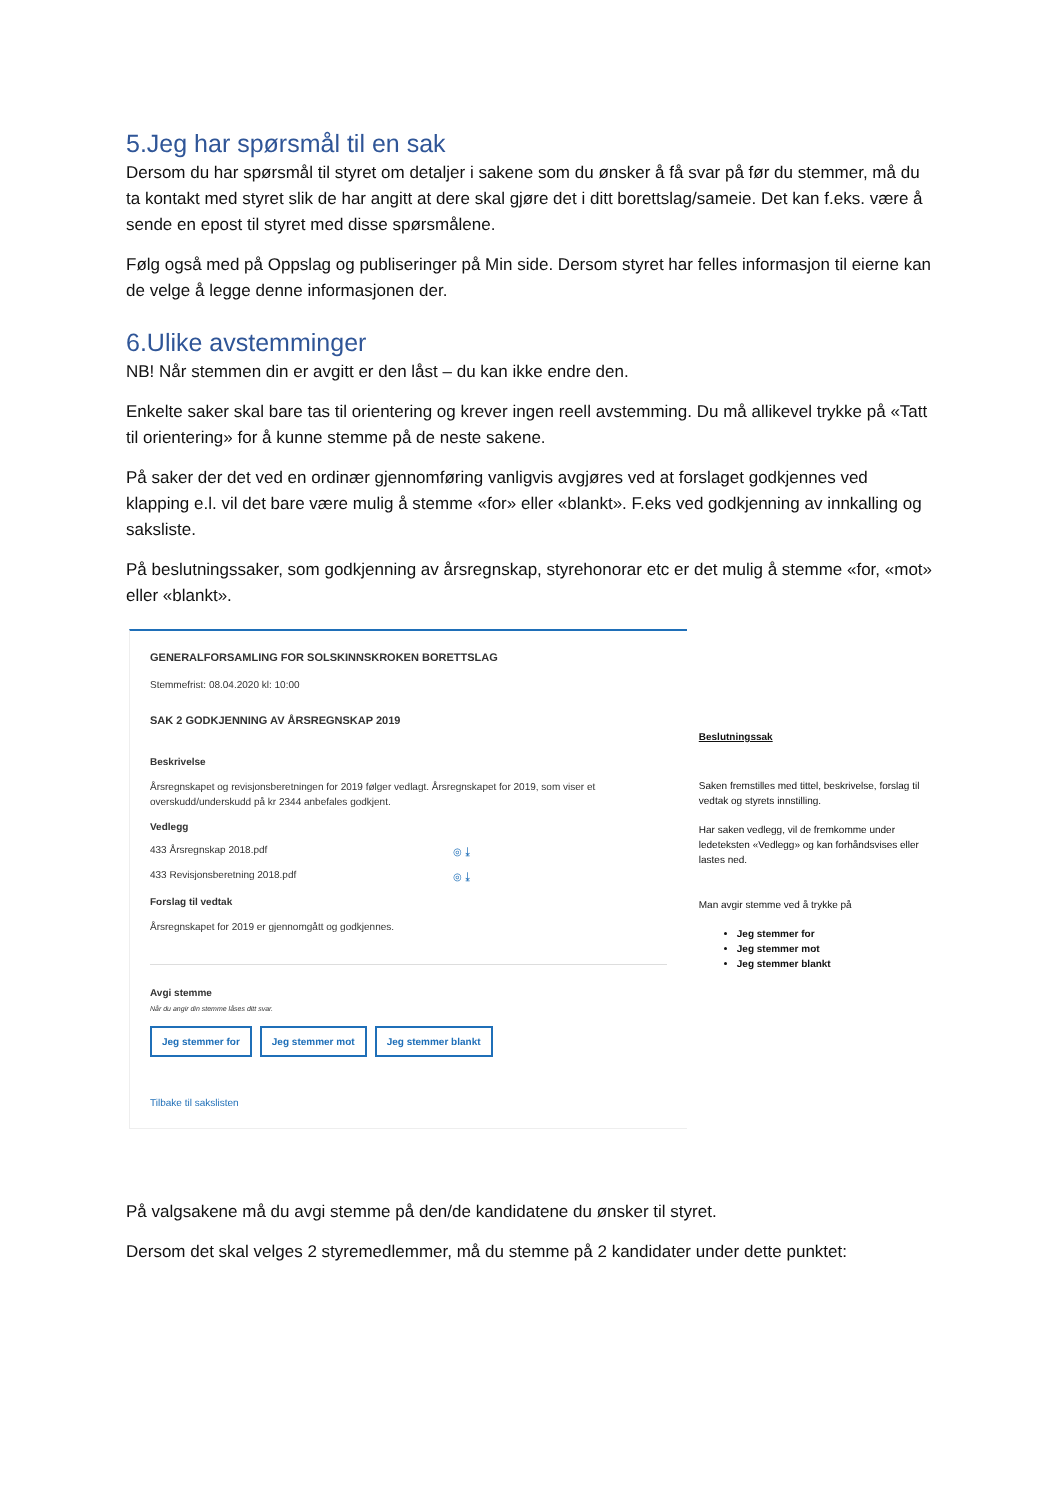5.Jeg har spørsmål til en sak
Dersom du har spørsmål til styret om detaljer i sakene som du ønsker å få svar på før du stemmer, må du ta kontakt med styret slik de har angitt at dere skal gjøre det i ditt borettslag/sameie. Det kan f.eks. være å sende en epost til styret med disse spørsmålene.
Følg også med på Oppslag og publiseringer på Min side. Dersom styret har felles informasjon til eierne kan de velge å legge denne informasjonen der.
6.Ulike avstemminger
NB! Når stemmen din er avgitt er den låst – du kan ikke endre den.
Enkelte saker skal bare tas til orientering og krever ingen reell avstemming. Du må allikevel trykke på «Tatt til orientering» for å kunne stemme på de neste sakene.
På saker der det ved en ordinær gjennomføring vanligvis avgjøres ved at forslaget godkjennes ved klapping e.l. vil det bare være mulig å stemme «for» eller «blankt». F.eks ved godkjenning av innkalling og saksliste.
På beslutningssaker, som godkjenning av årsregnskap, styrehonorar etc er det mulig å stemme «for, «mot» eller «blankt».
GENERALFORSAMLING FOR SOLSKINNSKROKEN BORETTSLAG
Stemmefrist: 08.04.2020 kl: 10:00
SAK 2 GODKJENNING AV ÅRSREGNSKAP 2019
Beskrivelse
Årsregnskapet og revisjonsberetningen for 2019 følger vedlagt. Årsregnskapet for 2019, som viser et overskudd/underskudd på kr 2344 anbefales godkjent.
Vedlegg
433 Årsregnskap 2018.pdf ◎ ⤓
433 Revisjonsberetning 2018.pdf ◎ ⤓
Forslag til vedtak
Årsregnskapet for 2019 er gjennomgått og godkjennes.
Avgi stemme
Når du angir din stemme låses ditt svar.
Jeg stemmer for Jeg stemmer mot Jeg stemmer blankt
Tilbake til sakslisten
Beslutningssak
Saken fremstilles med tittel, beskrivelse, forslag til vedtak og styrets innstilling.
Har saken vedlegg, vil de fremkomme under ledeteksten «Vedlegg» og kan forhåndsvises eller lastes ned.
Man avgir stemme ved å trykke på
Jeg stemmer for
Jeg stemmer mot
Jeg stemmer blankt
På valgsakene må du avgi stemme på den/de kandidatene du ønsker til styret.
Dersom det skal velges 2 styremedlemmer, må du stemme på 2 kandidater under dette punktet: